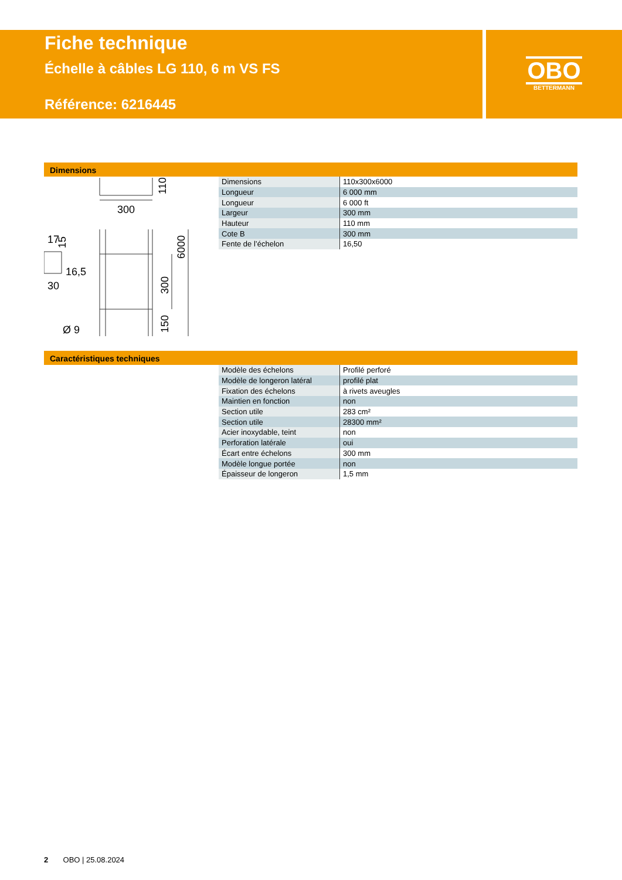Fiche technique
Échelle à câbles LG 110, 6 m VS FS
Référence: 6216445
OBO
BETTERMANN
Dimensions
300
110
6000
300
150
17
15
16,5
30
Ø 9
| Dimensions | 110x300x6000 |
| Longueur | 6 000 mm |
| Longueur | 6 000 ft |
| Largeur | 300 mm |
| Hauteur | 110 mm |
| Cote B | 300 mm |
| Fente de l’échelon | 16,50 |
Caractéristiques techniques
| Modèle des échelons | Profilé perforé |
| Modèle de longeron latéral | profilé plat |
| Fixation des échelons | à rivets aveugles |
| Maintien en fonction | non |
| Section utile | 283 cm² |
| Section utile | 28300 mm² |
| Acier inoxydable, teint | non |
| Perforation latérale | oui |
| Écart entre échelons | 300 mm |
| Modèle longue portée | non |
| Épaisseur de longeron | 1,5 mm |
2 OBO | 25.08.2024